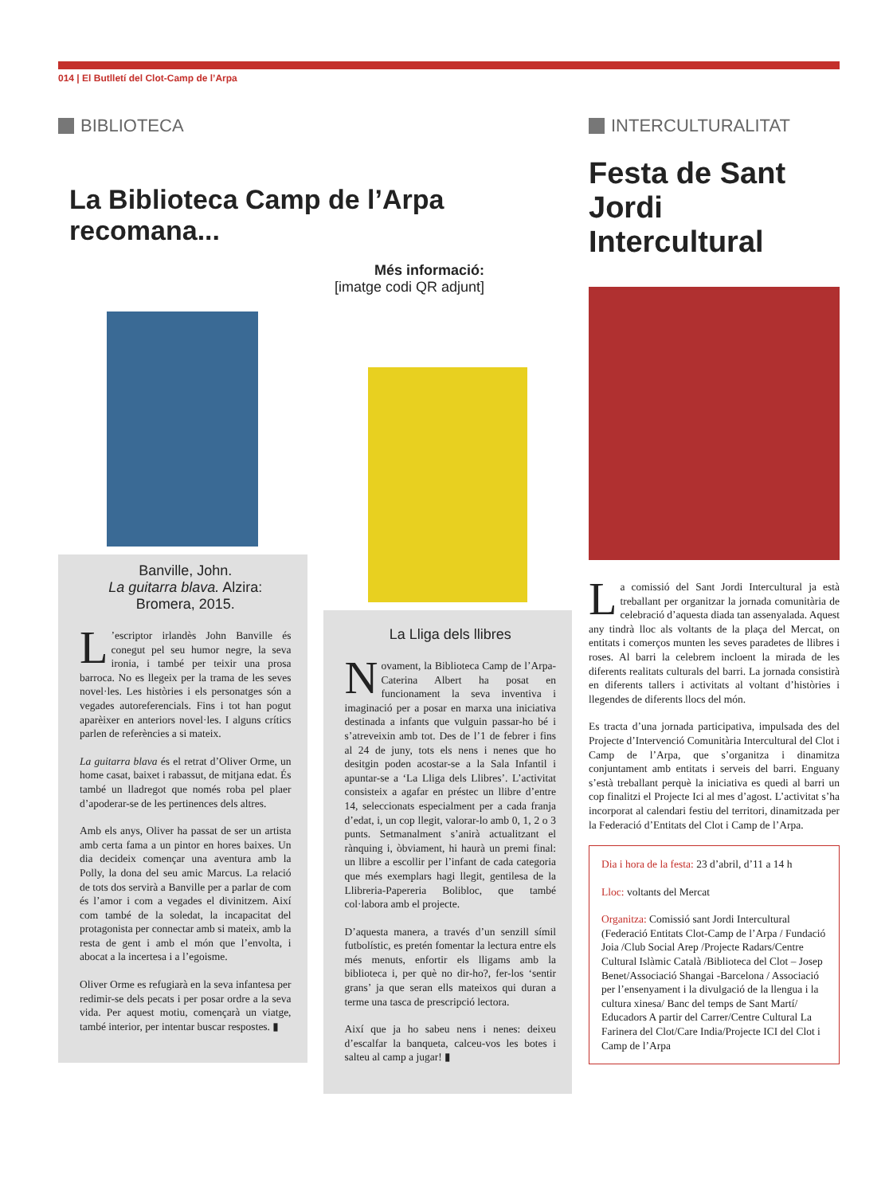014 | El Butlletí del Clot-Camp de l’Arpa
BIBLIOTECA
La Biblioteca Camp de l’Arpa recomana...
Més informació:
[imatge codi QR adjunt]
Banville, John.
La guitarra blava. Alzira: Bromera, 2015.
L’escriptor irlandès John Banville és conegut pel seu humor negre, la seva ironia, i també per teixir una prosa barroca. No es llegeix per la trama de les seves novel·les. Les històries i els personatges són a vegades autoreferencials. Fins i tot han pogut aparèixer en anteriors novel·les. I alguns crítics parlen de referències a si mateix.
La guitarra blava és el retrat d’Oliver Orme, un home casat, baixet i rabassut, de mitjana edat. És també un lladregot que només roba pel plaer d’apoderar-se de les pertinences dels altres.
Amb els anys, Oliver ha passat de ser un artista amb certa fama a un pintor en hores baixes. Un dia decideix començar una aventura amb la Polly, la dona del seu amic Marcus. La relació de tots dos servirà a Banville per a parlar de com és l’amor i com a vegades el divinitzem. Així com també de la soledat, la incapacitat del protagonista per connectar amb si mateix, amb la resta de gent i amb el món que l’envolta, i abocat a la incertesa i a l’egoisme.
Oliver Orme es refugiarà en la seva infantesa per redimir-se dels pecats i per posar ordre a la seva vida. Per aquest motiu, començarà un viatge, també interior, per intentar buscar respostes. ▮
La Lliga dels llibres
Novament, la Biblioteca Camp de l’Arpa-Caterina Albert ha posat en funcionament la seva inventiva i imaginació per a posar en marxa una iniciativa destinada a infants que vulguin passar-ho bé i s’atreveixin amb tot. Des de l’1 de febrer i fins al 24 de juny, tots els nens i nenes que ho desitgin poden acostar-se a la Sala Infantil i apuntar-se a ‘La Lliga dels Llibres’. L’activitat consisteix a agafar en préstec un llibre d’entre 14, seleccionats especialment per a cada franja d’edat, i, un cop llegit, valorar-lo amb 0, 1, 2 o 3 punts. Setmanalment s’anirà actualitzant el rànquing i, òbviament, hi haurà un premi final: un llibre a escollir per l’infant de cada categoria que més exemplars hagi llegit, gentilesa de la Llibreria-Papereria Bolibloc, que també col·labora amb el projecte.
D’aquesta manera, a través d’un senzill símil futbolístic, es pretén fomentar la lectura entre els més menuts, enfortir els lligams amb la biblioteca i, per què no dir-ho?, fer-los ‘sentir grans’ ja que seran ells mateixos qui duran a terme una tasca de prescripció lectora.
Així que ja ho sabeu nens i nenes: deixeu d’escalfar la banqueta, calceu-vos les botes i salteu al camp a jugar! ▮
INTERCULTURALITAT
Festa de Sant Jordi Intercultural
La comissió del Sant Jordi Intercultural ja està treballant per organitzar la jornada comunitària de celebració d’aquesta diada tan assenyalada. Aquest any tindrà lloc als voltants de la plaça del Mercat, on entitats i comerços munten les seves paradetes de llibres i roses. Al barri la celebrem incloent la mirada de les diferents realitats culturals del barri. La jornada consistirà en diferents tallers i activitats al voltant d’històries i llegendes de diferents llocs del món.
Es tracta d’una jornada participativa, impulsada des del Projecte d’Intervenció Comunitària Intercultural del Clot i Camp de l’Arpa, que s’organitza i dinamitza conjuntament amb entitats i serveis del barri. Enguany s’està treballant perquè la iniciativa es quedi al barri un cop finalitzi el Projecte Ici al mes d’agost. L’activitat s’ha incorporat al calendari festiu del territori, dinamitzada per la Federació d’Entitats del Clot i Camp de l’Arpa.
Dia i hora de la festa: 23 d’abril, d’11 a 14 h
Lloc: voltants del Mercat
Organitza: Comissió sant Jordi Intercultural (Federació Entitats Clot-Camp de l’Arpa / Fundació Joia /Club Social Arep /Projecte Radars/Centre Cultural Islàmic Català /Biblioteca del Clot – Josep Benet/Associació Shangai -Barcelona / Associació per l’ensenyament i la divulgació de la llengua i la cultura xinesa/ Banc del temps de Sant Martí/ Educadors A partir del Carrer/Centre Cultural La Farinera del Clot/Care India/Projecte ICI del Clot i Camp de l’Arpa